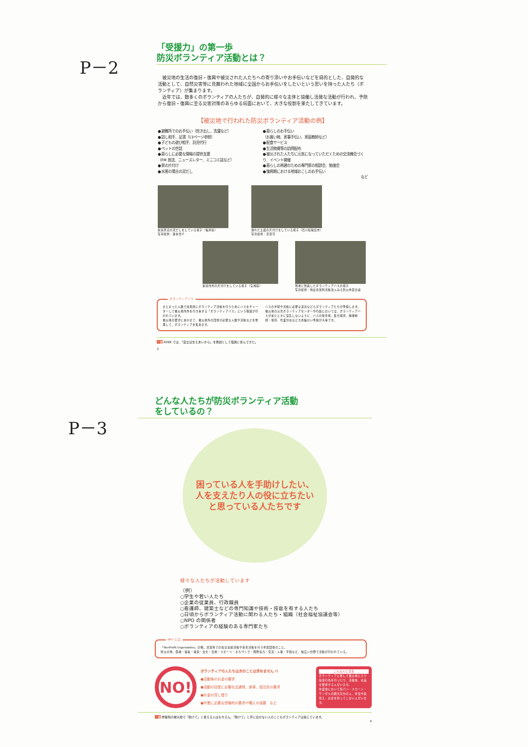P－2
「受援力」の第一歩
防災ボランティア活動とは？
　被災地の生活の復旧・復興や被災された人たちへの寄り添いやお手伝いなどを目的とした、自発的な活動として、自然災害等に見舞われた地域に全国からお手伝いをしたいという思いを持った人たち（ボランティア）が集まります。
　近年では、数多くのボランティアの人たちが、自発的に様々な主体と協働し活発な活動が行われ、予防から復旧・復興に至る災害対策のあらゆる局面において、大きな役割を果たしてきています。
【被災地で行われた防災ボランティア活動の例】
●避難所でのお手伝い（炊き出し、洗濯など）
●話し相手、足湯（13ページ参照）
●子どもの遊び相手、託児代行
●ペットの世話
●暮らしに必要な情報の提供支援
（FM 放送、ニュースレター、ミニコミ誌など）
●家の片付け
●水害の場合の泥だし
●暮らしのお手伝い
（お買い物、家事手伝い、家庭教師など）
●配食サービス
●生活物資等の訪問配布
●被災された人たちに元気になっていただくための交流機会づくり、イベント開催
●暮らしの再建のための専門家の相談会、勉強会
●復興期における地域おこしのお手伝い
など
家屋周辺の泥だしをしている様子（福井県）
写真提供：蓮本浩介
崩れた土蔵の片付けをしている様子（石川県輪島市）
写真提供：黒澤司
家屋内外の片付けをしている様子（宮城県）
現地に到着したボランティアバスの様子
写真提供：特定非営利活動法人みえ防災市民会議
ボランティアバス
まとまった人数で効果的にボランティア活動を行うためにバスをチャーターして被災地内外を行き来する「ボランティアバス」という取組が行われています。
被災地の要望にあわせて、被災地外の団体が必要な人数や活動などを整理して、ボランティアを集めます。
バスの手配や活動に必要な道具などもボランティアたちが準備します。
被災地の災害ボランティアセンターや行政においては、ボランティアバスが来たときに混乱しないように、バスの駐車場、集合場所、解散時間・場所、作業分担などきめ細かい準備が大事です。
一言 KOBE では、「自立は支えあいから」を教訓として復興に歩んできた。
3
P－3
どんな人たちが防災ボランティア活動
をしているの？
困っている人を手助けしたい、
人を支えたり人の役に立ちたい
と思っている人たちです
様々な人たちが活動しています
（例）
○学生や若い人たち
○企業の従業員、行政職員
○看護師、建築士などの専門知識や技術・技能を有する人たち
○日頃からボランティア活動に関わる人たち・組織（社会福祉協議会等）
○NPO の関係者
○ボランティアの経験のある専門家たち
NPO とは
「NonProfit Organization」の略。非営利での社会貢献活動や慈善活動を行う市民団体のこと。
防災の他、医療・福祉・環境・文化・芸術・スポーツ・まちづくり・国際協力・交流・人権・平和など、幅広い分野で活動が行われている。
NO!
ボランティアの人たちは次のことは求めません !!
●活動後のお金の要求
●活動の往復に必要な交通費、食事、宿泊先の要求
●お金の貸し借り
●作業に必要な資機材の要求や購入の強要　など
こんな人に注意
ボランティアと称して被災地に入り窃盗行為を行ったり、活動後、金品を要求する人がいます。
作業地において短パン・スカート・サンダルの観光気分の人、弁当や着替え、お金を持ってこない人がいます。
一言 修羅場の被災地で「助けて」と言える人はもちろん、「助けて」と声に出せない人のこともボランティアは案じています。
4